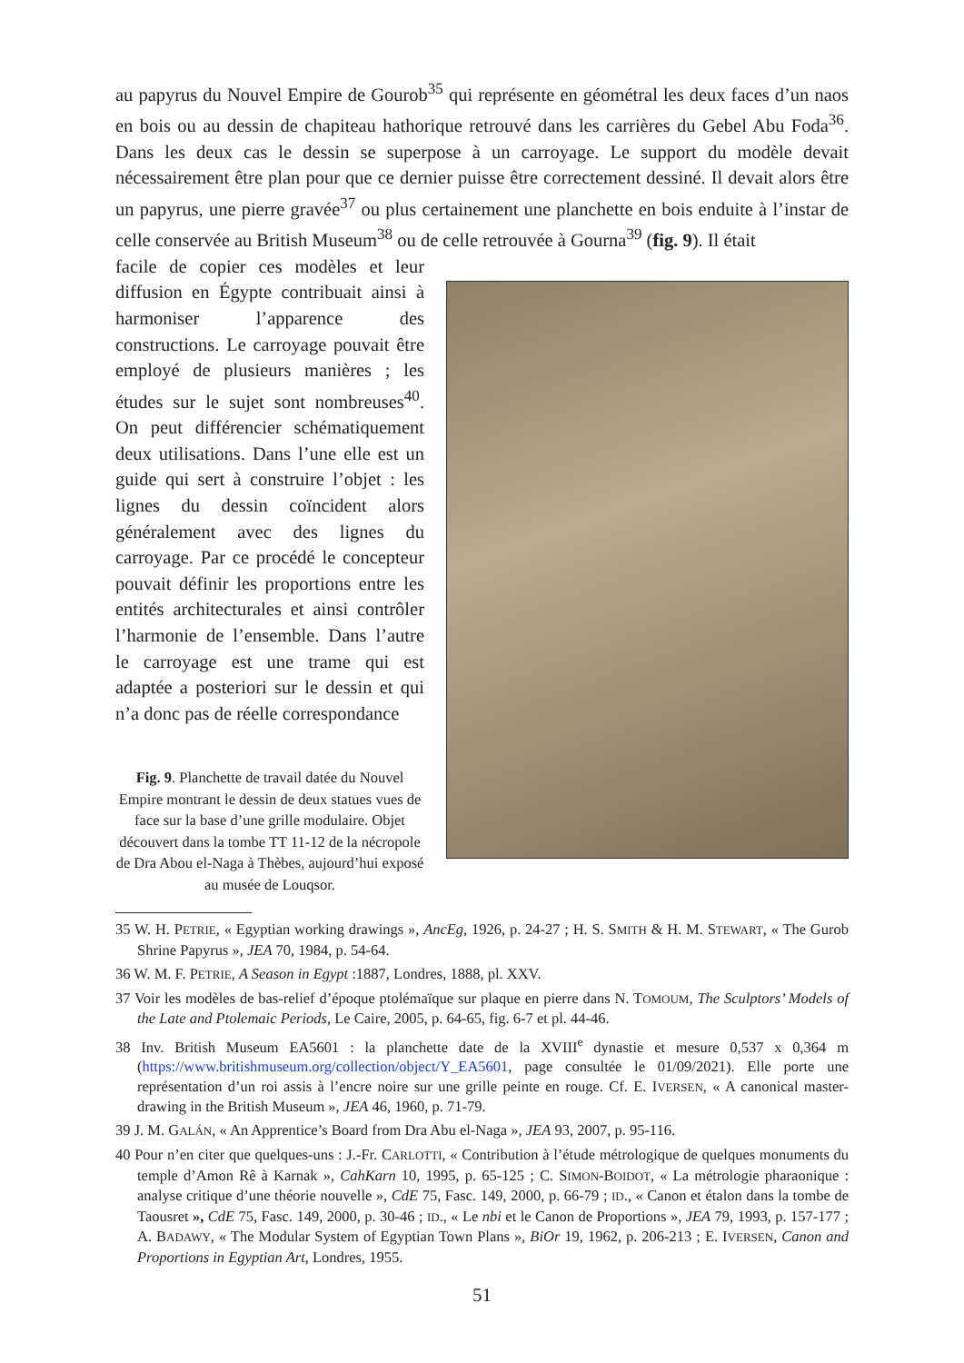au papyrus du Nouvel Empire de Gourob<sup>35</sup> qui représente en géométral les deux faces d’un naos en bois ou au dessin de chapiteau hathorique retrouvé dans les carrières du Gebel Abu Foda<sup>36</sup>. Dans les deux cas le dessin se superpose à un carroyage. Le support du modèle devait nécessairement être plan pour que ce dernier puisse être correctement dessiné. Il devait alors être un papyrus, une pierre gravée<sup>37</sup> ou plus certainement une planchette en bois enduite à l’instar de celle conservée au British Museum<sup>38</sup> ou de celle retrouvée à Gourna<sup>39</sup> (fig. 9). Il était
facile de copier ces modèles et leur diffusion en Égypte contribuait ainsi à harmoniser l’apparence des constructions. Le carroyage pouvait être employé de plusieurs manières ; les études sur le sujet sont nombreuses<sup>40</sup>. On peut différencier schématiquement deux utilisations. Dans l’une elle est un guide qui sert à construire l’objet : les lignes du dessin coïncident alors généralement avec des lignes du carroyage. Par ce procédé le concepteur pouvait définir les proportions entre les entités architecturales et ainsi contrôler l’harmonie de l’ensemble. Dans l’autre le carroyage est une trame qui est adaptée a posteriori sur le dessin et qui n’a donc pas de réelle correspondance
Fig. 9. Planchette de travail datée du Nouvel Empire montrant le dessin de deux statues vues de face sur la base d’une grille modulaire. Objet découvert dans la tombe TT 11-12 de la nécropole de Dra Abou el-Naga à Thèbes, aujourd’hui exposé au musée de Louqsor.
35 W. H. PETRIE, « Egyptian working drawings », AncEg, 1926, p. 24-27 ; H. S. SMITH & H. M. STEWART, « The Gurob Shrine Papyrus », JEA 70, 1984, p. 54-64.
36 W. M. F. PETRIE, A Season in Egypt :1887, Londres, 1888, pl. XXV.
37 Voir les modèles de bas-relief d’époque ptolémaïque sur plaque en pierre dans N. TOMOUM, The Sculptors’ Models of the Late and Ptolemaic Periods, Le Caire, 2005, p. 64-65, fig. 6-7 et pl. 44-46.
38 Inv. British Museum EA5601 : la planchette date de la XVIII<sup>e</sup> dynastie et mesure 0,537 x 0,364 m (https://www.britishmuseum.org/collection/object/Y_EA5601, page consultée le 01/09/2021). Elle porte une représentation d’un roi assis à l’encre noire sur une grille peinte en rouge. Cf. E. IVERSEN, « A canonical master-drawing in the British Museum », JEA 46, 1960, p. 71-79.
39 J. M. GALÁN, « An Apprentice’s Board from Dra Abu el-Naga », JEA 93, 2007, p. 95-116.
40 Pour n’en citer que quelques-uns : J.-Fr. CARLOTTI, « Contribution à l’étude métrologique de quelques monuments du temple d’Amon Rê à Karnak », CahKarn 10, 1995, p. 65-125 ; C. SIMON-BOIDOT, « La métrologie pharaonique : analyse critique d’une théorie nouvelle », CdE 75, Fasc. 149, 2000, p. 66-79 ; ID., « Canon et étalon dans la tombe de Taousret », CdE 75, Fasc. 149, 2000, p. 30-46 ; ID., « Le nbi et le Canon de Proportions », JEA 79, 1993, p. 157-177 ; A. BADAWY, « The Modular System of Egyptian Town Plans », BiOr 19, 1962, p. 206-213 ; E. IVERSEN, Canon and Proportions in Egyptian Art, Londres, 1955.
51